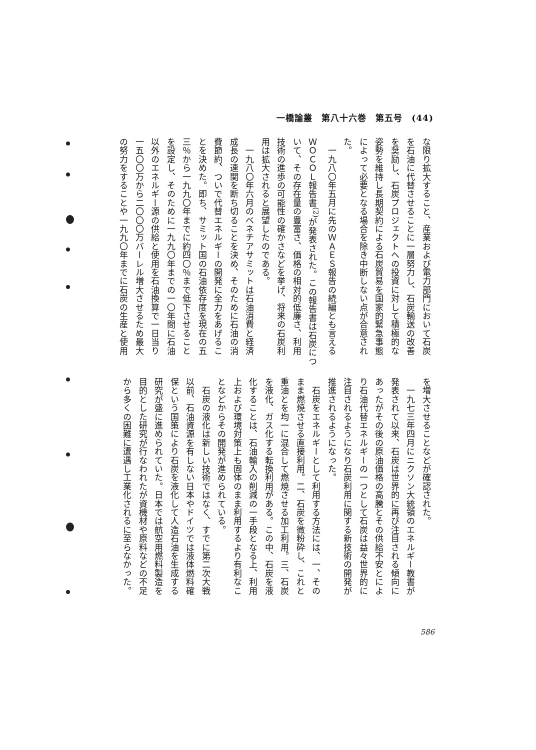一橋論叢　第八十六巻　第五号　(44)
な限り拡大すること、産業および電力部門において石炭
を石油に代替させることに一層努力し、石炭輸送の改善
を奨励し、石炭プロジェクトへの投資に対して積極的な
姿勢を維持し長期契約による石炭貿易を国家的緊急事態
によって必要となる場合を除き中断しない点が合意され
た。
　一九八〇年五月に先のＷＡＥＳ報告の続編とも言える
ＷＯＣＯＬ報告書<sup>(2)</sup>が発表された。この報告書は石炭につ
いて、その存在量の豊富さ、価格の相対的低廉さ、利用
技術の進歩の可能性の確かさなどを挙げ、将来の石炭利
用は拡大されると展望したのである。
　一九八〇年六月のベネチアサミットは石油消費と経済
成長の連関を断ち切ることを決め、そのために石油の消
費節約、ついで代替エネルギーの開発に全力をあげるこ
とを決めた。即ち、サミット国の石油依存度を現在の五
三％から一九九〇年までに約四〇％まで低下させること
を設定し、そのために一九九〇年までの一〇年間に石油
以外のエネルギー源の供給と使用を石油換算で一日当り
一五〇〇万から二〇〇〇万バーレル増大させるため最大
の努力をすることや一九九〇年までに石炭の生産と使用
を増大させることなどが確認された。
　一九七三年四月にニクソン大統領のエネルギー教書が
発表されて以来、石炭は世界的に再び注目される傾向に
あったがその後の原油価格の高騰とその供給不安とによ
り石油代替エネルギーの一つとして石炭は益々世界的に
注目されるようになり石炭利用に関する新技術の開発が
推進されるようになった。
　石炭をエネルギーとして利用する方法には、一、その
まま燃焼させる直接利用。二、石炭を微粉砕し、これと
重油とを均一に混合して燃焼させる加工利用。三、石炭
を液化、ガス化する転換利用がある。この中、石炭を液
化することは、石油輸入の削減の一手段となる上、利用
上および環境対策上も固体のまま利用するより有利なこ
となどからその開発が進められている。
　石炭の液化は新しい技術ではなく、すでに第二次大戦
以前、石油資源を有しない日本やドイツでは液体燃料確
保という国策により石炭を液化して人造石油を生成する
研究が盛に進められていた。日本では航空用燃料製造を
目的とした研究が行なわれたが資機材や原料などの不足
から多くの困難に遭遇し工業化されるに至らなかった。
586